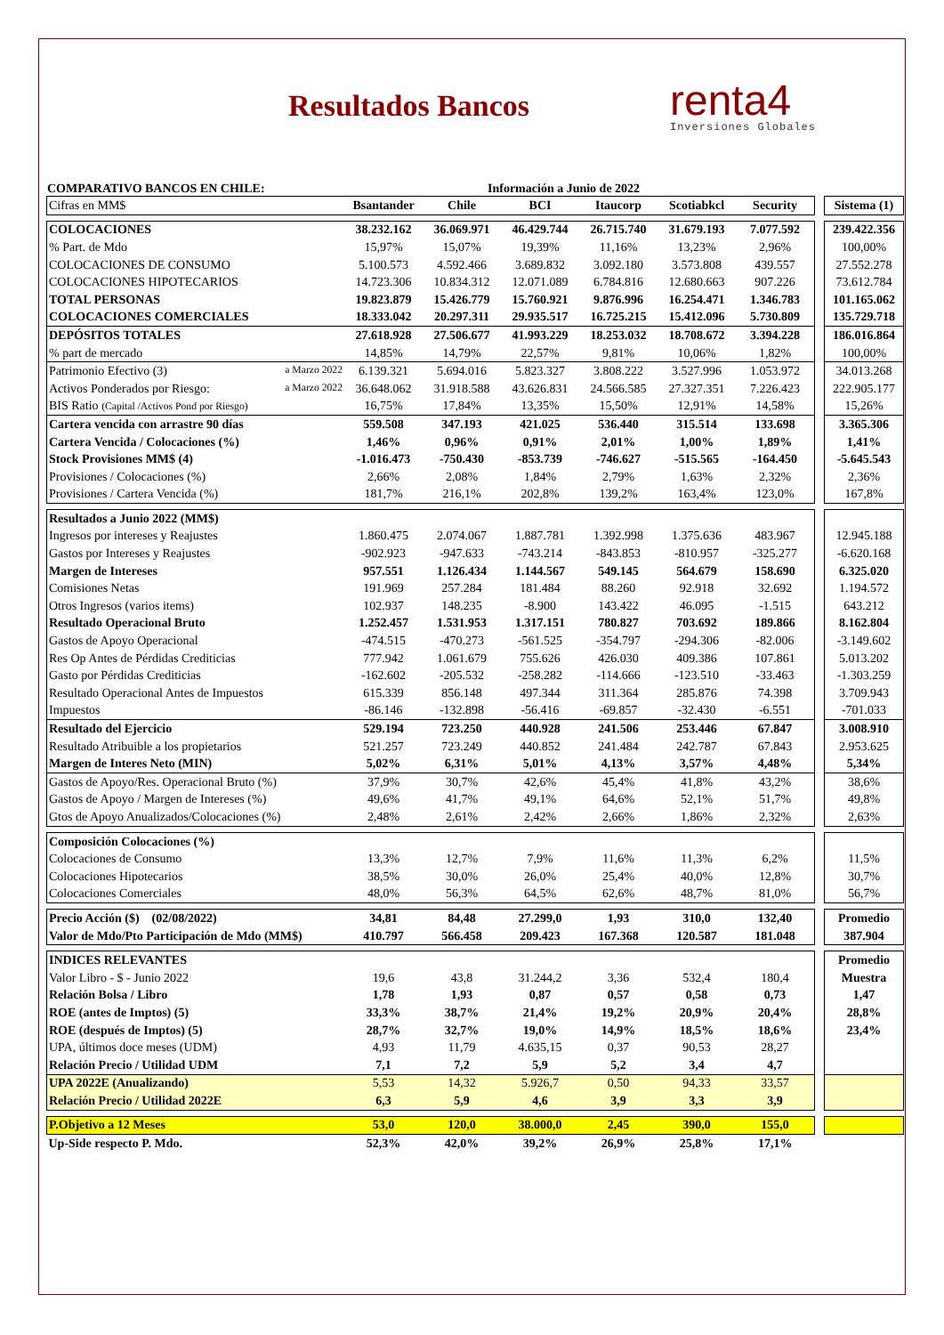Resultados Bancos
renta4
Inversiones Globales
COMPARATIVO BANCOS EN CHILE: Información a Junio de 2022
| Cifras en MM$ | Bsantander | Chile | BCI | Itaucorp | Scotiabkcl | Security | | Sistema (1) |
| COLOCACIONES | 38.232.162 | 36.069.971 | 46.429.744 | 26.715.740 | 31.679.193 | 7.077.592 | | 239.422.356 |
| % Part. de Mdo | 15,97% | 15,07% | 19,39% | 11,16% | 13,23% | 2,96% | | 100,00% |
| COLOCACIONES DE CONSUMO | 5.100.573 | 4.592.466 | 3.689.832 | 3.092.180 | 3.573.808 | 439.557 | | 27.552.278 |
| COLOCACIONES HIPOTECARIOS | 14.723.306 | 10.834.312 | 12.071.089 | 6.784.816 | 12.680.663 | 907.226 | | 73.612.784 |
| TOTAL PERSONAS | 19.823.879 | 15.426.779 | 15.760.921 | 9.876.996 | 16.254.471 | 1.346.783 | | 101.165.062 |
| COLOCACIONES COMERCIALES | 18.333.042 | 20.297.311 | 29.935.517 | 16.725.215 | 15.412.096 | 5.730.809 | | 135.729.718 |
| DEPÓSITOS TOTALES | 27.618.928 | 27.506.677 | 41.993.229 | 18.253.032 | 18.708.672 | 3.394.228 | | 186.016.864 |
| % part de mercado | 14,85% | 14,79% | 22,57% | 9,81% | 10,06% | 1,82% | | 100,00% |
| Patrimonio Efectivo (3) a Marzo 2022 | 6.139.321 | 5.694.016 | 5.823.327 | 3.808.222 | 3.527.996 | 1.053.972 | | 34.013.268 |
| Activos Ponderados por Riesgo: a Marzo 2022 | 36.648.062 | 31.918.588 | 43.626.831 | 24.566.585 | 27.327.351 | 7.226.423 | | 222.905.177 |
| BIS Ratio (Capital /Activos Pond por Riesgo) | 16,75% | 17,84% | 13,35% | 15,50% | 12,91% | 14,58% | | 15,26% |
| Cartera vencida con arrastre 90 días | 559.508 | 347.193 | 421.025 | 536.440 | 315.514 | 133.698 | | 3.365.306 |
| Cartera Vencida / Colocaciones (%) | 1,46% | 0,96% | 0,91% | 2,01% | 1,00% | 1,89% | | 1,41% |
| Stock Provisiones MM$ (4) | -1.016.473 | -750.430 | -853.739 | -746.627 | -515.565 | -164.450 | | -5.645.543 |
| Provisiones / Colocaciones (%) | 2,66% | 2,08% | 1,84% | 2,79% | 1,63% | 2,32% | | 2,36% |
| Provisiones / Cartera Vencida (%) | 181,7% | 216,1% | 202,8% | 139,2% | 163,4% | 123,0% | | 167,8% |
| Resultados a Junio 2022 (MM$) | | | | | | | | |
| Ingresos por intereses y Reajustes | 1.860.475 | 2.074.067 | 1.887.781 | 1.392.998 | 1.375.636 | 483.967 | | 12.945.188 |
| Gastos por Intereses y Reajustes | -902.923 | -947.633 | -743.214 | -843.853 | -810.957 | -325.277 | | -6.620.168 |
| Margen de Intereses | 957.551 | 1.126.434 | 1.144.567 | 549.145 | 564.679 | 158.690 | | 6.325.020 |
| Comisiones Netas | 191.969 | 257.284 | 181.484 | 88.260 | 92.918 | 32.692 | | 1.194.572 |
| Otros Ingresos (varios items) | 102.937 | 148.235 | -8.900 | 143.422 | 46.095 | -1.515 | | 643.212 |
| Resultado Operacional Bruto | 1.252.457 | 1.531.953 | 1.317.151 | 780.827 | 703.692 | 189.866 | | 8.162.804 |
| Gastos de Apoyo Operacional | -474.515 | -470.273 | -561.525 | -354.797 | -294.306 | -82.006 | | -3.149.602 |
| Res Op Antes de Pérdidas Crediticias | 777.942 | 1.061.679 | 755.626 | 426.030 | 409.386 | 107.861 | | 5.013.202 |
| Gasto por Pérdidas Crediticias | -162.602 | -205.532 | -258.282 | -114.666 | -123.510 | -33.463 | | -1.303.259 |
| Resultado Operacional Antes de Impuestos | 615.339 | 856.148 | 497.344 | 311.364 | 285.876 | 74.398 | | 3.709.943 |
| Impuestos | -86.146 | -132.898 | -56.416 | -69.857 | -32.430 | -6.551 | | -701.033 |
| Resultado del Ejercicio | 529.194 | 723.250 | 440.928 | 241.506 | 253.446 | 67.847 | | 3.008.910 |
| Resultado Atribuible a los propietarios | 521.257 | 723.249 | 440.852 | 241.484 | 242.787 | 67.843 | | 2.953.625 |
| Margen de Interes Neto (MIN) | 5,02% | 6,31% | 5,01% | 4,13% | 3,57% | 4,48% | | 5,34% |
| Gastos de Apoyo/Res. Operacional Bruto (%) | 37,9% | 30,7% | 42,6% | 45,4% | 41,8% | 43,2% | | 38,6% |
| Gastos de Apoyo / Margen de Intereses (%) | 49,6% | 41,7% | 49,1% | 64,6% | 52,1% | 51,7% | | 49,8% |
| Gtos de Apoyo Anualizados/Colocaciones (%) | 2,48% | 2,61% | 2,42% | 2,66% | 1,86% | 2,32% | | 2,63% |
| Composición Colocaciones (%) | | | | | | | | |
| Colocaciones de Consumo | 13,3% | 12,7% | 7,9% | 11,6% | 11,3% | 6,2% | | 11,5% |
| Colocaciones Hipotecarios | 38,5% | 30,0% | 26,0% | 25,4% | 40,0% | 12,8% | | 30,7% |
| Colocaciones Comerciales | 48,0% | 56,3% | 64,5% | 62,6% | 48,7% | 81,0% | | 56,7% |
| Precio Acción ($) (02/08/2022) | 34,81 | 84,48 | 27.299,0 | 1,93 | 310,0 | 132,40 | | Promedio |
| Valor de Mdo/Pto Participación de Mdo (MM$) | 410.797 | 566.458 | 209.423 | 167.368 | 120.587 | 181.048 | | 387.904 |
| INDICES RELEVANTES | | | | | | | | Promedio |
| Valor Libro - $ - Junio 2022 | 19,6 | 43,8 | 31.244,2 | 3,36 | 532,4 | 180,4 | | Muestra |
| Relación Bolsa / Libro | 1,78 | 1,93 | 0,87 | 0,57 | 0,58 | 0,73 | | 1,47 |
| ROE (antes de Imptos) (5) | 33,3% | 38,7% | 21,4% | 19,2% | 20,9% | 20,4% | | 28,8% |
| ROE (después de Imptos) (5) | 28,7% | 32,7% | 19,0% | 14,9% | 18,5% | 18,6% | | 23,4% |
| UPA, últimos doce meses (UDM) | 4,93 | 11,79 | 4.635,15 | 0,37 | 90,53 | 28,27 | | |
| Relación Precio / Utilidad UDM | 7,1 | 7,2 | 5,9 | 5,2 | 3,4 | 4,7 | | |
| UPA 2022E (Anualizando) | 5,53 | 14,32 | 5.926,7 | 0,50 | 94,33 | 33,57 | | |
| Relación Precio / Utilidad 2022E | 6,3 | 5,9 | 4,6 | 3,9 | 3,3 | 3,9 | | |
| P.Objetivo a 12 Meses | 53,0 | 120,0 | 38.000,0 | 2,45 | 390,0 | 155,0 | | |
| Up-Side respecto P. Mdo. | 52,3% | 42,0% | 39,2% | 26,9% | 25,8% | 17,1% | | |